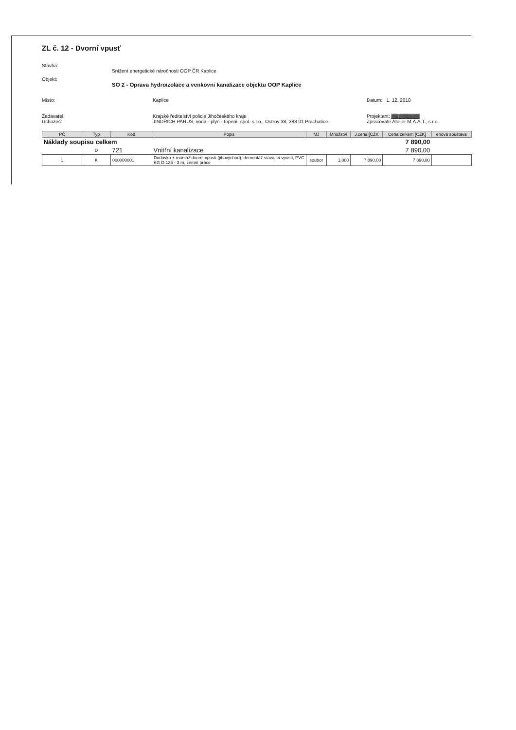ZL č. 12 - Dvorní vpusť
Stavba:
Snížení energetické náročnosti OOP ČR Kaplice
Objekt:
SO 2 - Oprava hydroizolace a venkovní kanalizace objektu OOP Kaplice
Místo: Kaplice Datum: 1. 12. 2018
Zadavatel: Krajské ředitelství policie Jihočeského kraje Projektant: ▓▓▓▓▓▓▓▓
Uchazeč: JINDŘICH PARUS, voda - plyn - topení, spol. s r.o., Ostrov 38, 383 01 Prachatice Zpracovate Atelier M.A.A.T., s.r.o.
| PČ | Typ | Kód | Popis | MJ | Množství | J.cena [CZK | Cena celkem [CZK] | enová soustava |
| --- | --- | --- | --- | --- | --- | --- | --- | --- |
| Náklady soupisu celkem | | | | | | | 7 890,00 | |
| | D | 721 | Vnitřní kanalizace | | | | 7 890,00 | |
| 1 | K | 000000001 | Dodávka + montáž dvorní vpusti (jihovýchod), demontáž stávající vpusti, PVC KG D 125 - 3 m, zemní práce | soubor | 1,000 | 7 890,00 | 7 890,00 | |